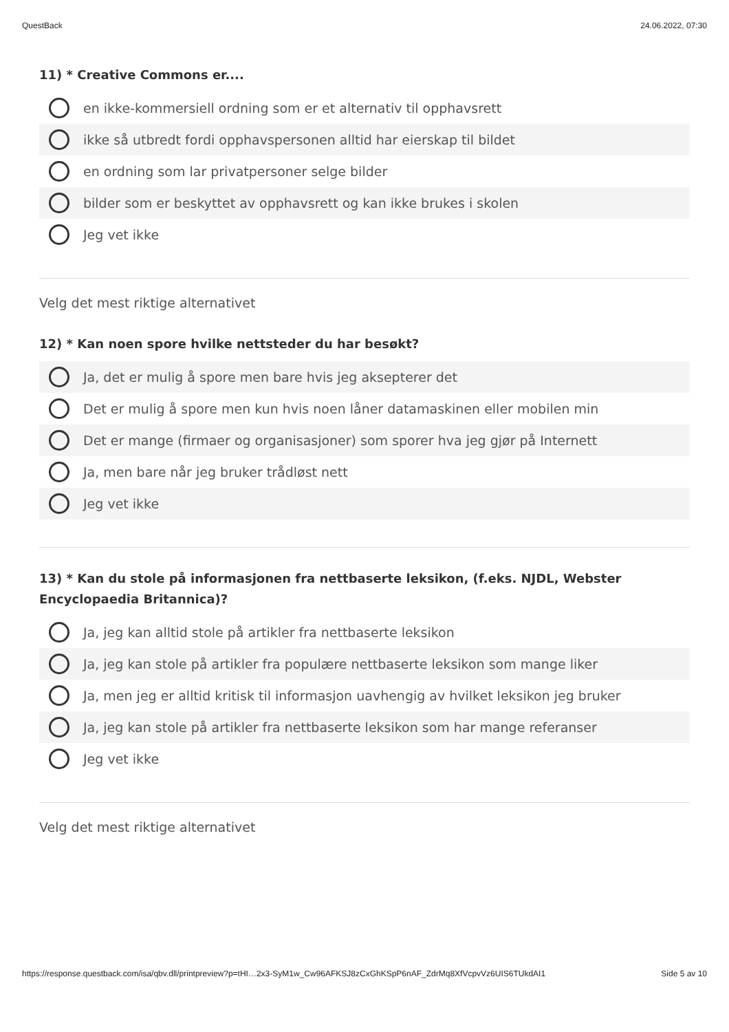QuestBack 24.06.2022, 07:30
11) * Creative Commons er....
en ikke-kommersiell ordning som er et alternativ til opphavsrett
ikke så utbredt fordi opphavspersonen alltid har eierskap til bildet
en ordning som lar privatpersoner selge bilder
bilder som er beskyttet av opphavsrett og kan ikke brukes i skolen
Jeg vet ikke
Velg det mest riktige alternativet
12) * Kan noen spore hvilke nettsteder du har besøkt?
Ja, det er mulig å spore men bare hvis jeg aksepterer det
Det er mulig å spore men kun hvis noen låner datamaskinen eller mobilen min
Det er mange (firmaer og organisasjoner) som sporer hva jeg gjør på Internett
Ja, men bare når jeg bruker trådløst nett
Jeg vet ikke
13) * Kan du stole på informasjonen fra nettbaserte leksikon, (f.eks. NJDL, Webster Encyclopaedia Britannica)?
Ja, jeg kan alltid stole på artikler fra nettbaserte leksikon
Ja, jeg kan stole på artikler fra populære nettbaserte leksikon som mange liker
Ja, men jeg er alltid kritisk til informasjon uavhengig av hvilket leksikon jeg bruker
Ja, jeg kan stole på artikler fra nettbaserte leksikon som har mange referanser
Jeg vet ikke
Velg det mest riktige alternativet
https://response.questback.com/isa/qbv.dll/printpreview?p=tHI…2x3-SyM1w_Cw96AFKSJ8zCxGhKSpP6nAF_ZdrMq8XfVcpvVz6UIS6TUkdAI1 Side 5 av 10